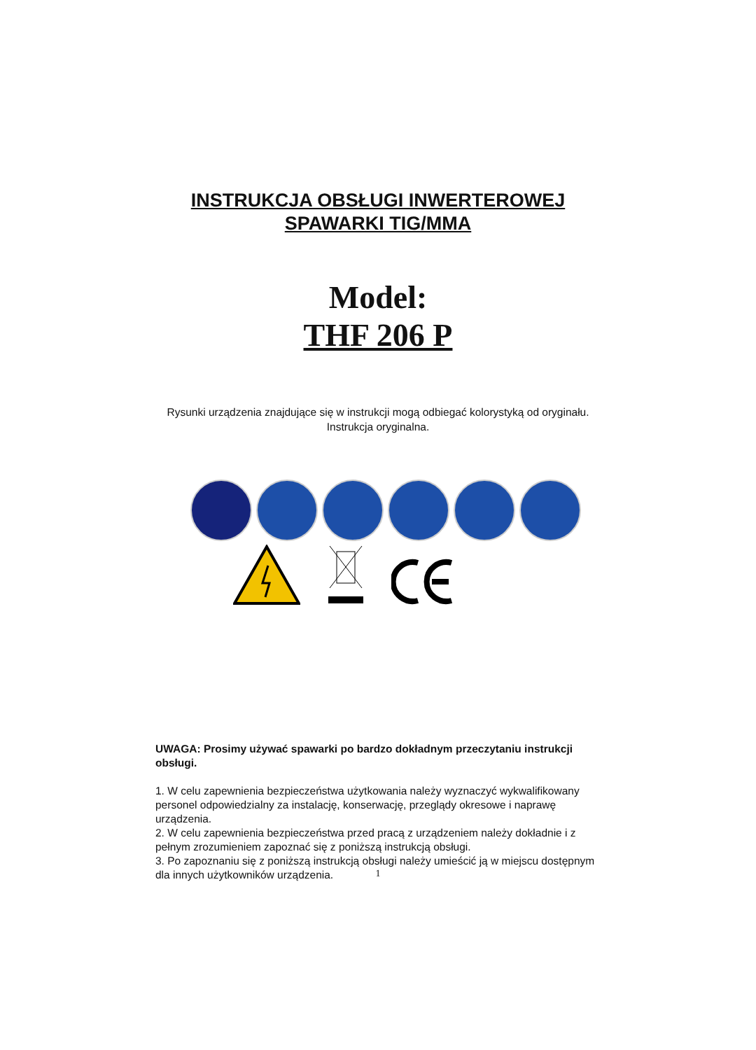INSTRUKCJA OBSŁUGI INWERTEROWEJ
SPAWARKI TIG/MMA
Model:
THF 206 P
Rysunki urządzenia znajdujące się w instrukcji mogą odbiegać kolorystyką od oryginału.
Instrukcja oryginalna.
UWAGA: Prosimy używać spawarki po bardzo dokładnym przeczytaniu instrukcji obsługi.
1. W celu zapewnienia bezpieczeństwa użytkowania należy wyznaczyć wykwalifikowany personel odpowiedzialny za instalację, konserwację, przeglądy okresowe i naprawę urządzenia.
2. W celu zapewnienia bezpieczeństwa przed pracą z urządzeniem należy dokładnie i z pełnym zrozumieniem zapoznać się z poniższą instrukcją obsługi.
3. Po zapoznaniu się z poniższą instrukcją obsługi należy umieścić ją w miejscu dostępnym dla innych użytkowników urządzenia.
1